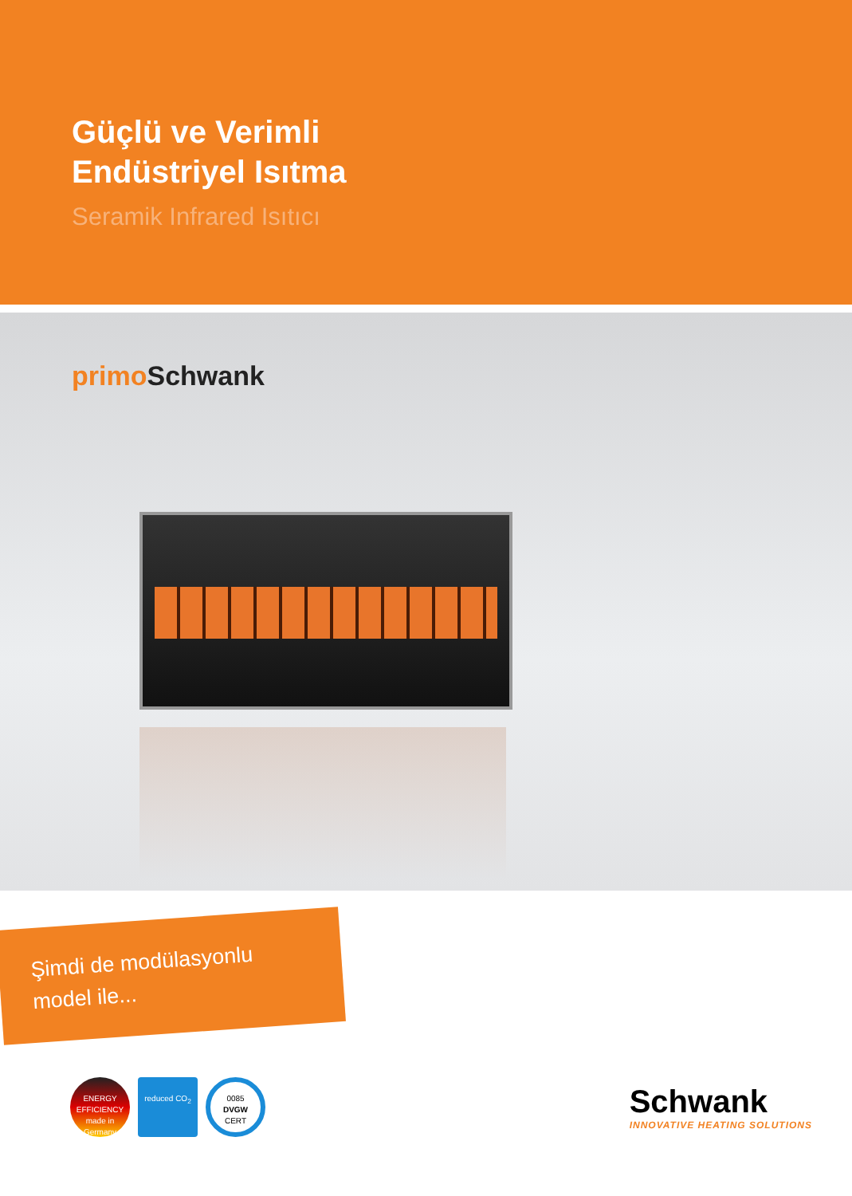Güçlü ve Verimli
Endüstriyel Isıtma
Seramik Infrared Isıtıcı
primo Schwank
Şimdi de modülasyonlu
model ile...
ENERGY EFFICIENCY made in Germany reduced CO<sub>2</sub> 0085
DVGW
CERT
Schwank
INNOVATIVE HEATING SOLUTIONS